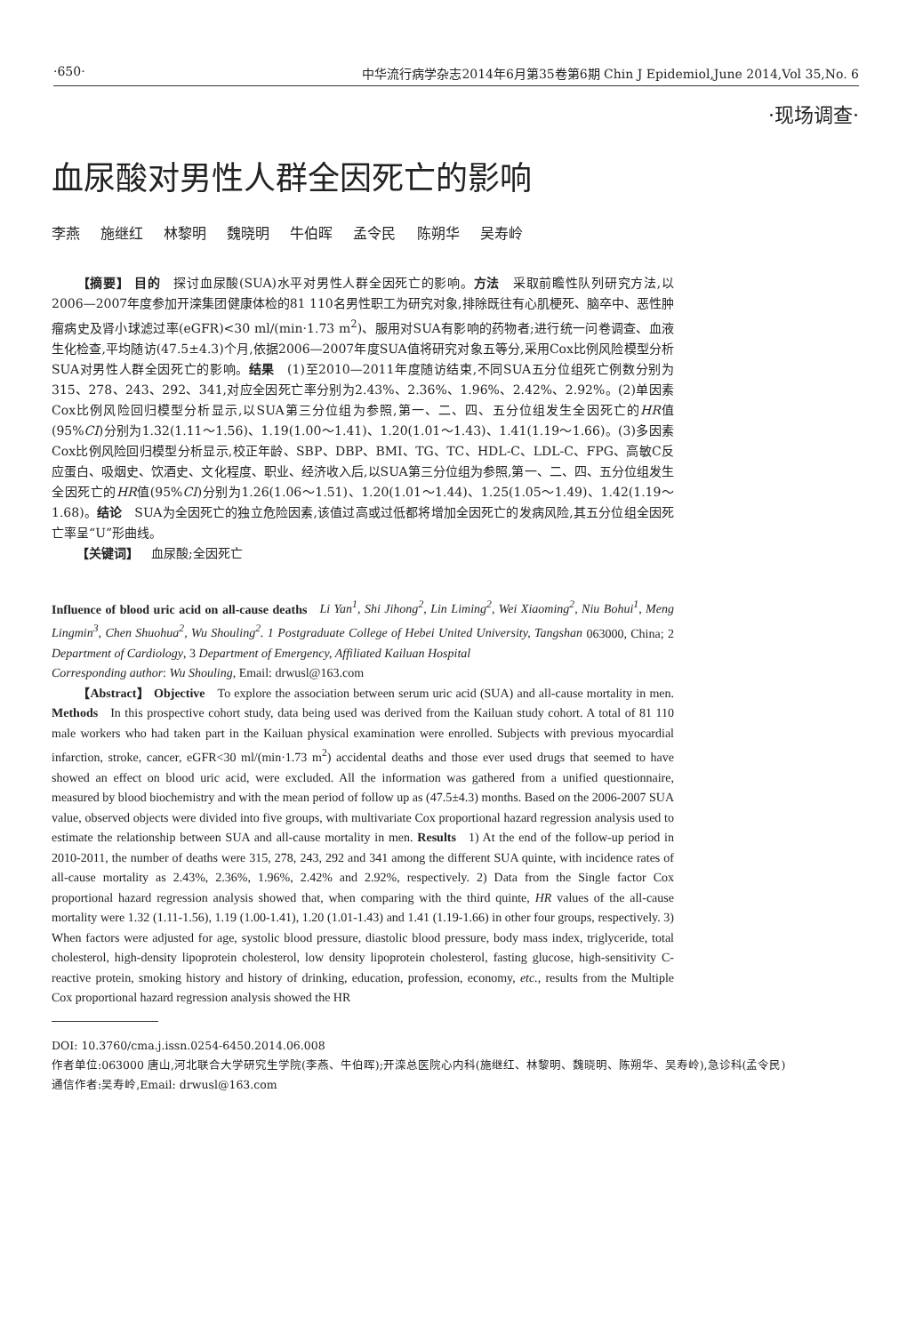·650· 中华流行病学杂志2014年6月第35卷第6期 Chin J Epidemiol,June 2014,Vol 35,No. 6
·现场调查·
血尿酸对男性人群全因死亡的影响
李燕 施继红 林黎明 魏晓明 牛伯晖 孟令民 陈朔华 吴寿岭
  【摘要】 目的 探讨血尿酸(SUA)水平对男性人群全因死亡的影响。方法 采取前瞻性队列研究方法,以2006—2007年度参加开滦集团健康体检的81 110名男性职工为研究对象,排除既往有心肌梗死、脑卒中、恶性肿瘤病史及肾小球滤过率(eGFR)<30 ml/(min·1.73 m<sup>2</sup>)、服用对SUA有影响的药物者;进行统一问卷调查、血液生化检查,平均随访(47.5±4.3)个月,依据2006—2007年度SUA值将研究对象五等分,采用Cox比例风险模型分析SUA对男性人群全因死亡的影响。结果 (1)至2010—2011年度随访结束,不同SUA五分位组死亡例数分别为315、278、243、292、341,对应全因死亡率分别为2.43%、2.36%、1.96%、2.42%、2.92%。(2)单因素Cox比例风险回归模型分析显示,以SUA第三分位组为参照,第一、二、四、五分位组发生全因死亡的HR值(95%CI)分别为1.32(1.11～1.56)、1.19(1.00～1.41)、1.20(1.01～1.43)、1.41(1.19～1.66)。(3)多因素Cox比例风险回归模型分析显示,校正年龄、SBP、DBP、BMI、TG、TC、HDL-C、LDL-C、FPG、高敏C反应蛋白、吸烟史、饮酒史、文化程度、职业、经济收入后,以SUA第三分位组为参照,第一、二、四、五分位组发生全因死亡的HR值(95%CI)分别为1.26(1.06～1.51)、1.20(1.01～1.44)、1.25(1.05～1.49)、1.42(1.19～1.68)。结论 SUA为全因死亡的独立危险因素,该值过高或过低都将增加全因死亡的发病风险,其五分位组全因死亡率呈“U”形曲线。
  【关键词】 血尿酸;全因死亡
Influence of blood uric acid on all-cause deaths Li Yan<sup>1</sup>, Shi Jihong<sup>2</sup>, Lin Liming<sup>2</sup>, Wei Xiaoming<sup>2</sup>, Niu Bohui<sup>1</sup>, Meng Lingmin<sup>3</sup>, Chen Shuohua<sup>2</sup>, Wu Shouling<sup>2</sup>. 1 Postgraduate College of Hebei United University, Tangshan 063000, China; 2 Department of Cardiology, 3 Department of Emergency, Affiliated Kailuan Hospital
Corresponding author: Wu Shouling, Email: drwusl@163.com
  【Abstract】 Objective To explore the association between serum uric acid (SUA) and all-cause mortality in men. Methods In this prospective cohort study, data being used was derived from the Kailuan study cohort. A total of 81 110 male workers who had taken part in the Kailuan physical examination were enrolled. Subjects with previous myocardial infarction, stroke, cancer, eGFR<30 ml/(min·1.73 m<sup>2</sup>) accidental deaths and those ever used drugs that seemed to have showed an effect on blood uric acid, were excluded. All the information was gathered from a unified questionnaire, measured by blood biochemistry and with the mean period of follow up as (47.5±4.3) months. Based on the 2006-2007 SUA value, observed objects were divided into five groups, with multivariate Cox proportional hazard regression analysis used to estimate the relationship between SUA and all-cause mortality in men. Results 1) At the end of the follow-up period in 2010-2011, the number of deaths were 315, 278, 243, 292 and 341 among the different SUA quinte, with incidence rates of all-cause mortality as 2.43%, 2.36%, 1.96%, 2.42% and 2.92%, respectively. 2) Data from the Single factor Cox proportional hazard regression analysis showed that, when comparing with the third quinte, HR values of the all-cause mortality were 1.32 (1.11-1.56), 1.19 (1.00-1.41), 1.20 (1.01-1.43) and 1.41 (1.19-1.66) in other four groups, respectively. 3) When factors were adjusted for age, systolic blood pressure, diastolic blood pressure, body mass index, triglyceride, total cholesterol, high-density lipoprotein cholesterol, low density lipoprotein cholesterol, fasting glucose, high-sensitivity C-reactive protein, smoking history and history of drinking, education, profession, economy, etc., results from the Multiple Cox proportional hazard regression analysis showed the HR
DOI: 10.3760/cma.j.issn.0254-6450.2014.06.008
作者单位:063000 唐山,河北联合大学研究生学院(李燕、牛伯晖);开滦总医院心内科(施继红、林黎明、魏晓明、陈朔华、吴寿岭),急诊科(孟令民)
通信作者:吴寿岭,Email: drwusl@163.com